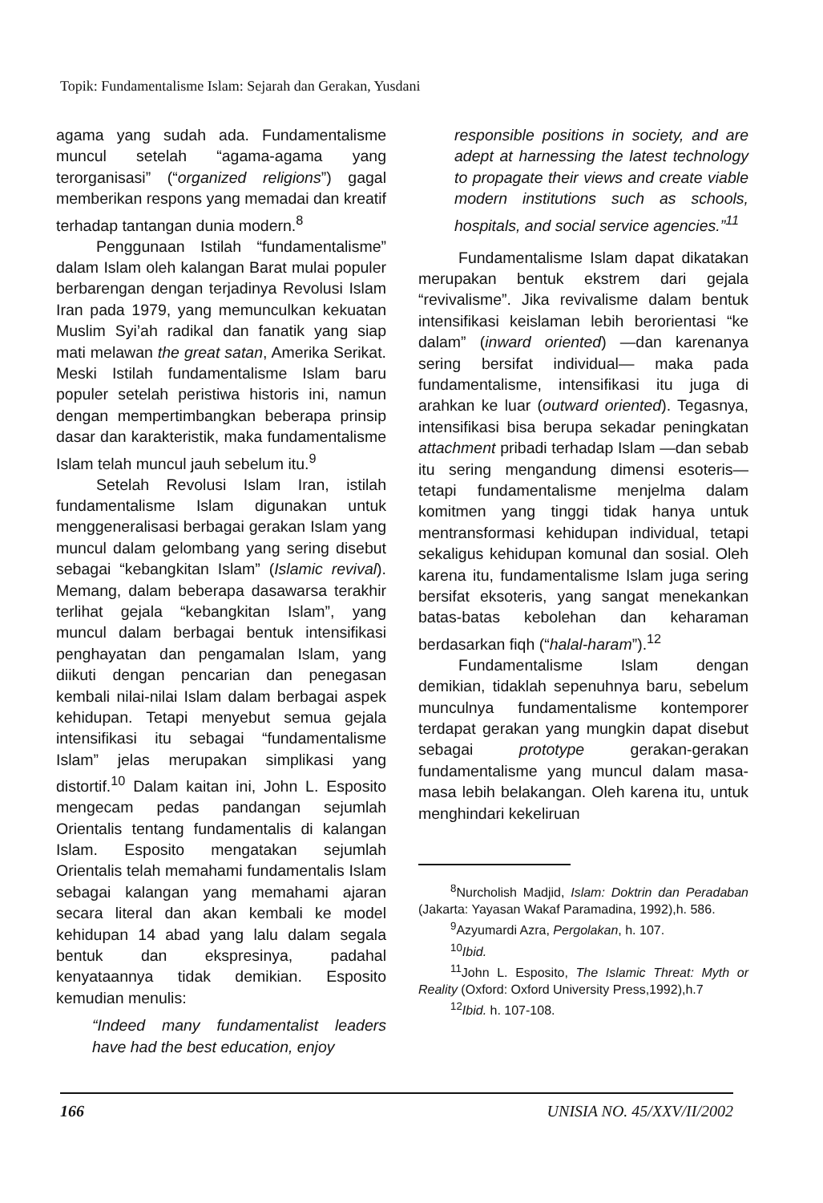Topik: Fundamentalisme Islam: Sejarah dan Gerakan, Yusdani
agama yang sudah ada. Fundamentalisme muncul setelah “agama-agama yang terorganisasi” (“organized religions”) gagal memberikan respons yang memadai dan kreatif terhadap tantangan dunia modern.<sup>8</sup>
Penggunaan Istilah “fundamentalisme” dalam Islam oleh kalangan Barat mulai populer berbarengan dengan terjadinya Revolusi Islam Iran pada 1979, yang memunculkan kekuatan Muslim Syi’ah radikal dan fanatik yang siap mati melawan the great satan, Amerika Serikat. Meski Istilah fundamentalisme Islam baru populer setelah peristiwa historis ini, namun dengan mempertimbangkan beberapa prinsip dasar dan karakteristik, maka fundamentalisme Islam telah muncul jauh sebelum itu.<sup>9</sup>
Setelah Revolusi Islam Iran, istilah fundamentalisme Islam digunakan untuk menggeneralisasi berbagai gerakan Islam yang muncul dalam gelombang yang sering disebut sebagai “kebangkitan Islam” (Islamic revival). Memang, dalam beberapa dasawarsa terakhir terlihat gejala “kebangkitan Islam”, yang muncul dalam berbagai bentuk intensifikasi penghayatan dan pengamalan Islam, yang diikuti dengan pencarian dan penegasan kembali nilai-nilai Islam dalam berbagai aspek kehidupan. Tetapi menyebut semua gejala intensifikasi itu sebagai “fundamentalisme Islam” jelas merupakan simplikasi yang distortif.<sup>10</sup> Dalam kaitan ini, John L. Esposito mengecam pedas pandangan sejumlah Orientalis tentang fundamentalis di kalangan Islam. Esposito mengatakan sejumlah Orientalis telah memahami fundamentalis Islam sebagai kalangan yang memahami ajaran secara literal dan akan kembali ke model kehidupan 14 abad yang lalu dalam segala bentuk dan ekspresinya, padahal kenyataannya tidak demikian. Esposito kemudian menulis:
“Indeed many fundamentalist leaders have had the best education, enjoy
responsible positions in society, and are adept at harnessing the latest technology to propagate their views and create viable modern institutions such as schools, hospitals, and social service agencies.”<sup>11</sup>
Fundamentalisme Islam dapat dikatakan merupakan bentuk ekstrem dari gejala “revivalisme”. Jika revivalisme dalam bentuk intensifikasi keislaman lebih berorientasi “ke dalam” (inward oriented) —dan karenanya sering bersifat individual— maka pada fundamentalisme, intensifikasi itu juga di arahkan ke luar (outward oriented). Tegasnya, intensifikasi bisa berupa sekadar peningkatan attachment pribadi terhadap Islam —dan sebab itu sering mengandung dimensi esoteris— tetapi fundamentalisme menjelma dalam komitmen yang tinggi tidak hanya untuk mentransformasi kehidupan individual, tetapi sekaligus kehidupan komunal dan sosial. Oleh karena itu, fundamentalisme Islam juga sering bersifat eksoteris, yang sangat menekankan batas-batas kebolehan dan keharaman berdasarkan fiqh (“halal-haram”).<sup>12</sup>
Fundamentalisme Islam dengan demikian, tidaklah sepenuhnya baru, sebelum munculnya fundamentalisme kontemporer terdapat gerakan yang mungkin dapat disebut sebagai prototype gerakan-gerakan fundamentalisme yang muncul dalam masa-masa lebih belakangan. Oleh karena itu, untuk menghindari kekeliruan
<sup>8</sup> Nurcholish Madjid, Islam: Doktrin dan Peradaban (Jakarta: Yayasan Wakaf Paramadina, 1992),h. 586.
<sup>9</sup> Azyumardi Azra, Pergolakan, h. 107.
<sup>10</sup> Ibid.
<sup>11</sup> John L. Esposito, The Islamic Threat: Myth or Reality (Oxford: Oxford University Press,1992),h.7
<sup>12</sup> Ibid. h. 107-108.
166 UNISIA NO. 45/XXV/II/2002